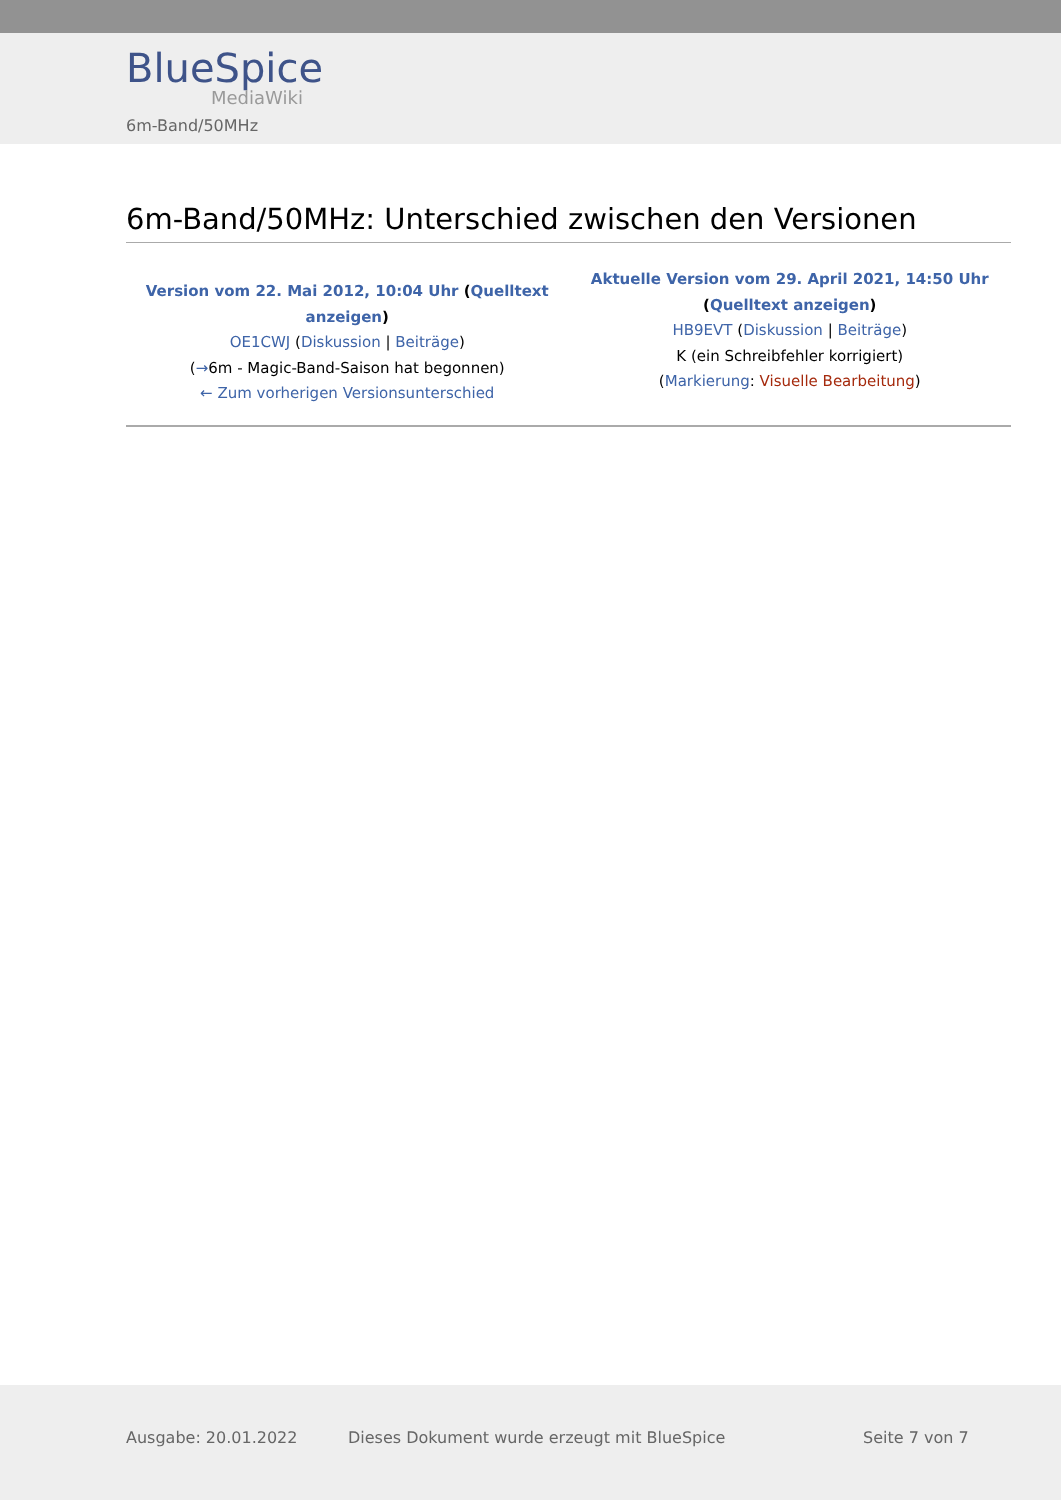BlueSpice
MediaWiki
6m-Band/50MHz
6m-Band/50MHz: Unterschied zwischen den Versionen
| Version vom 22. Mai 2012, 10:04 Uhr ( Quelltext anzeigen ) OE1CWJ ( Diskussion / Beiträge ) ( → 6m - Magic-Band-Saison hat begonnen) ← Zum vorherigen Versionsunterschied | Aktuelle Version vom 29. April 2021, 14:50 Uhr ( Quelltext anzeigen ) HB9EVT ( Diskussion / Beiträge ) K (ein Schreibfehler korrigiert) ( Markierung : Visuelle Bearbeitung ) |
Ausgabe: 20.01.2022 Dieses Dokument wurde erzeugt mit BlueSpice Seite 7 von 7